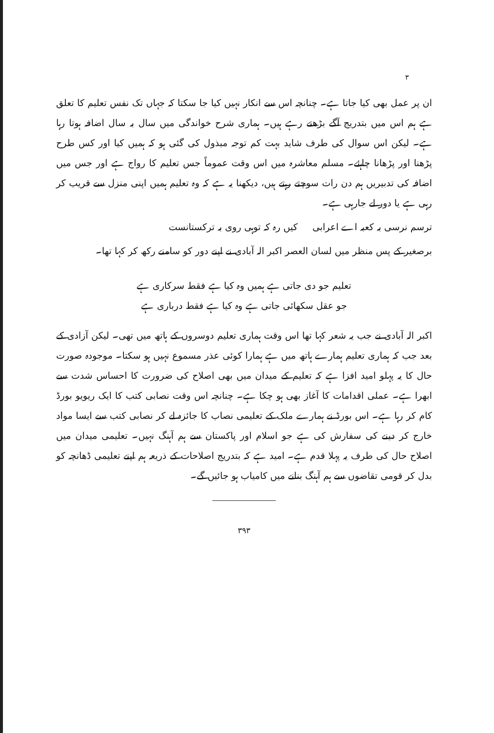۳
ان پر عمل بھی کیا جاتا ہے۔ چنانچہ اس سے انکار نہیں کیا جا سکتا کہ جہاں تک نفس تعلیم کا تعلق ہے ہم اس میں بتدریج آگے بڑھتے رہے ہیں۔ ہماری شرح خواندگی میں سال بہ سال اضافہ ہوتا رہا ہے۔ لیکن اس سوال کی طرف شاید بہت کم توجہ مبذول کی گئی ہو کہ ہمیں کیا اور کس طرح پڑھنا اور پڑھانا چاہئے۔ مسلم معاشرہ میں اس وقت عموماً جس تعلیم کا رواج ہے اور جس میں اضافہ کی تدبیریں ہم دن رات سوچتے رہتے ہیں، دیکھنا یہ ہے کہ وہ تعلیم ہمیں اپنی منزل سے قریب کر رہی ہے یا دور لے جارہی ہے۔
ترسم نرسی بہ کعبہ اے اعرابی کیں رہ کہ توہی روی بہ ترکستانست
برصغیر کے پس منظر میں لسان العصر اکبر الہ آبادی نے اپنے دور کو سامنے رکھ کر کہا تھا۔
تعلیم جو دی جاتی ہے ہمیں وہ کیا ہے فقط سرکاری ہے
جو عقل سکھائی جاتی ہے وہ کیا ہے فقط درباری ہے
اکبر الہ آبادی نے جب یہ شعر کہا تھا اس وقت ہماری تعلیم دوسروں کے ہاتھ میں تھی۔ لیکن آزادی کے بعد جب کہ ہماری تعلیم ہمارے ہاتھ میں ہے ہمارا کوئی عذر مسموع نہیں ہو سکتا۔ موجودہ صورت حال کا یہ پہلو امید افزا ہے کہ تعلیم کے میدان میں بھی اصلاح کی ضرورت کا احساس شدت سے ابھرا ہے۔ عملی اقدامات کا آغاز بھی ہو چکا ہے۔ چنانچہ اس وقت نصابی کتب کا ایک ریویو بورڈ کام کر رہا ہے۔ اس بورڈ نے ہمارے ملک کے تعلیمی نصاب کا جائزہ لے کر نصابی کتب سے ایسا مواد خارج کر دینے کی سفارش کی ہے جو اسلام اور پاکستان سے ہم آہنگ نہیں۔ تعلیمی میدان میں اصلاح حال کی طرف یہ پہلا قدم ہے۔ امید ہے کہ بتدریج اصلاحات کے ذریعہ ہم اپنے تعلیمی ڈھانچہ کو بدل کر قومی تقاضوں سے ہم آہنگ بنانے میں کامیاب ہو جائیں گے۔
۳۹۳